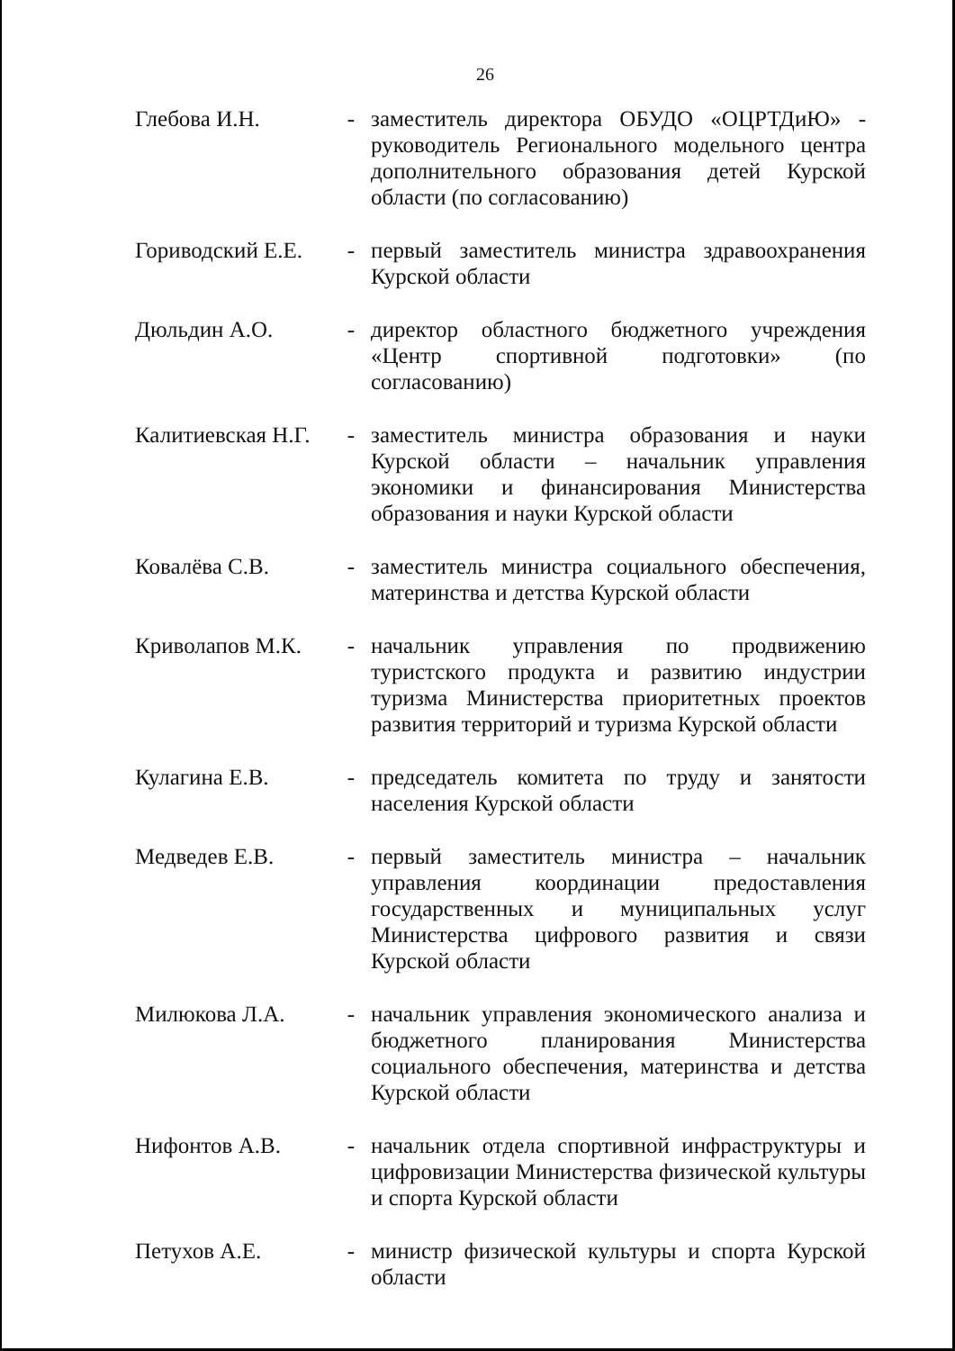26
| Глебова И.Н. | - | заместитель директора ОБУДО «ОЦРТДиЮ» - руководитель Регионального модельного центра дополнительного образования детей Курской области (по согласованию) |
| Гориводский Е.Е. | - | первый заместитель министра здравоохранения Курской области |
| Дюльдин А.О. | - | директор областного бюджетного учреждения «Центр спортивной подготовки» (по согласованию) |
| Калитиевская Н.Г. | - | заместитель министра образования и науки Курской области – начальник управления экономики и финансирования Министерства образования и науки Курской области |
| Ковалёва С.В. | - | заместитель министра социального обеспечения, материнства и детства Курской области |
| Криволапов М.К. | - | начальник управления по продвижению туристского продукта и развитию индустрии туризма Министерства приоритетных проектов развития территорий и туризма Курской области |
| Кулагина Е.В. | - | председатель комитета по труду и занятости населения Курской области |
| Медведев Е.В. | - | первый заместитель министра – начальник управления координации предоставления государственных и муниципальных услуг Министерства цифрового развития и связи Курской области |
| Милюкова Л.А. | - | начальник управления экономического анализа и бюджетного планирования Министерства социального обеспечения, материнства и детства Курской области |
| Нифонтов А.В. | - | начальник отдела спортивной инфраструктуры и цифровизации Министерства физической культуры и спорта Курской области |
| Петухов А.Е. | - | министр физической культуры и спорта Курской области |